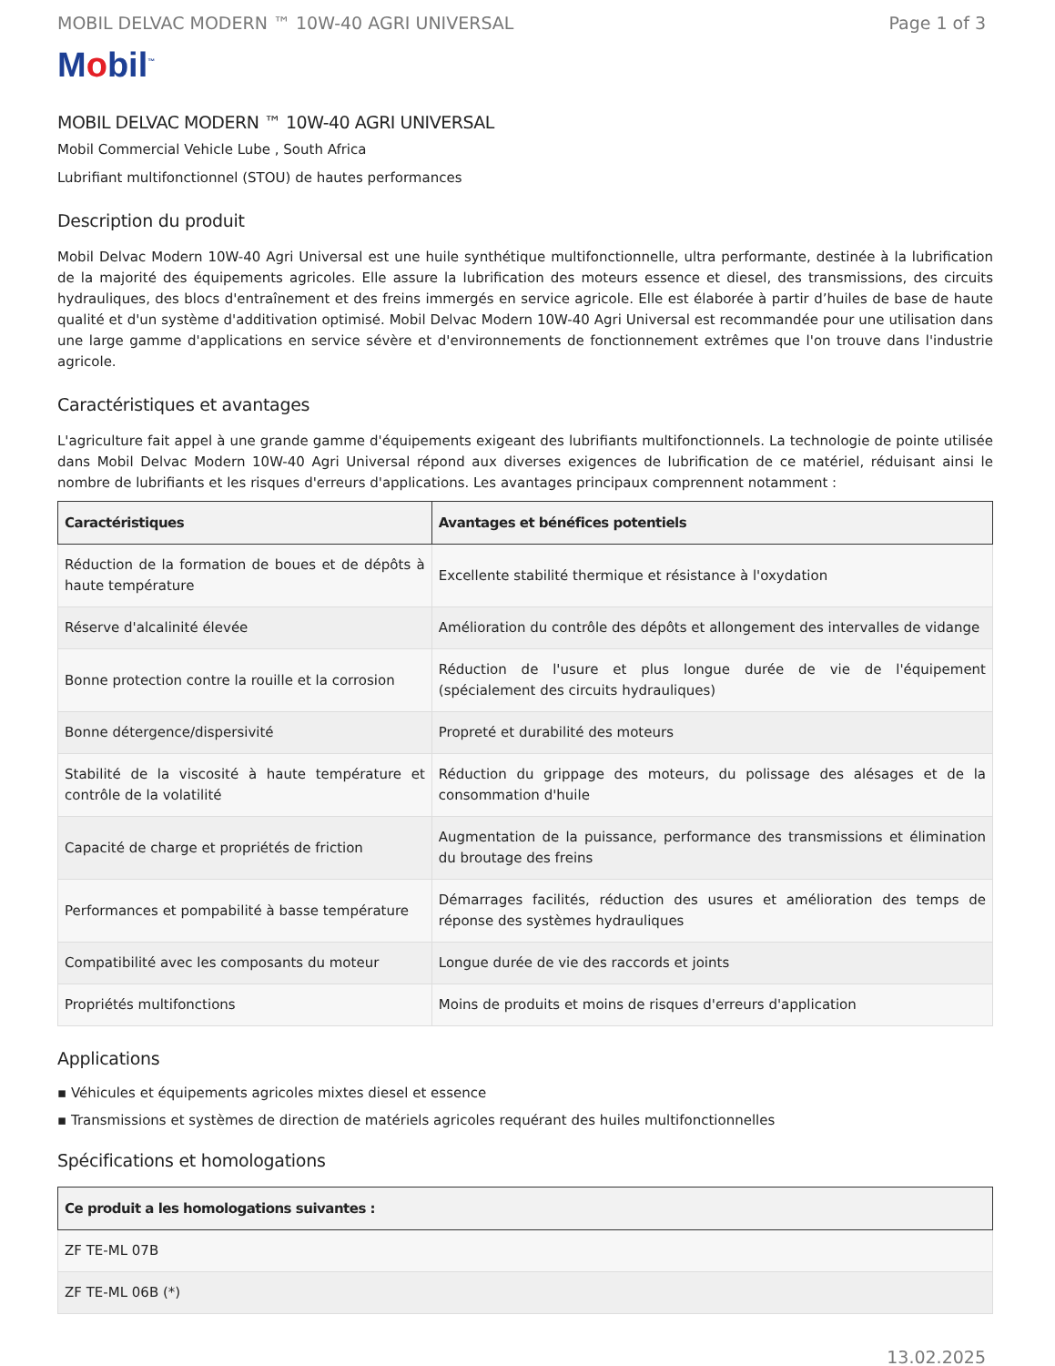MOBIL DELVAC MODERN ™ 10W-40 AGRI UNIVERSAL Page 1 of 3
Mobil<sup>™</sup>
MOBIL DELVAC MODERN ™ 10W-40 AGRI UNIVERSAL
Mobil Commercial Vehicle Lube , South Africa
Lubrifiant multifonctionnel (STOU) de hautes performances
Description du produit
Mobil Delvac Modern 10W-40 Agri Universal est une huile synthétique multifonctionnelle, ultra performante, destinée à la lubrification de la majorité des équipements agricoles. Elle assure la lubrification des moteurs essence et diesel, des transmissions, des circuits hydrauliques, des blocs d'entraînement et des freins immergés en service agricole. Elle est élaborée à partir d’huiles de base de haute qualité et d'un système d'additivation optimisé. Mobil Delvac Modern 10W-40 Agri Universal est recommandée pour une utilisation dans une large gamme d'applications en service sévère et d'environnements de fonctionnement extrêmes que l'on trouve dans l'industrie agricole.
Caractéristiques et avantages
L'agriculture fait appel à une grande gamme d'équipements exigeant des lubrifiants multifonctionnels. La technologie de pointe utilisée dans Mobil Delvac Modern 10W-40 Agri Universal répond aux diverses exigences de lubrification de ce matériel, réduisant ainsi le nombre de lubrifiants et les risques d'erreurs d'applications. Les avantages principaux comprennent notamment :
| Caractéristiques | Avantages et bénéfices potentiels |
| --- | --- |
| Réduction de la formation de boues et de dépôts à haute température | Excellente stabilité thermique et résistance à l'oxydation |
| Réserve d'alcalinité élevée | Amélioration du contrôle des dépôts et allongement des intervalles de vidange |
| Bonne protection contre la rouille et la corrosion | Réduction de l'usure et plus longue durée de vie de l'équipement (spécialement des circuits hydrauliques) |
| Bonne détergence/dispersivité | Propreté et durabilité des moteurs |
| Stabilité de la viscosité à haute température et contrôle de la volatilité | Réduction du grippage des moteurs, du polissage des alésages et de la consommation d'huile |
| Capacité de charge et propriétés de friction | Augmentation de la puissance, performance des transmissions et élimination du broutage des freins |
| Performances et pompabilité à basse température | Démarrages facilités, réduction des usures et amélioration des temps de réponse des systèmes hydrauliques |
| Compatibilité avec les composants du moteur | Longue durée de vie des raccords et joints |
| Propriétés multifonctions | Moins de produits et moins de risques d'erreurs d'application |
Applications
▪ Véhicules et équipements agricoles mixtes diesel et essence
▪ Transmissions et systèmes de direction de matériels agricoles requérant des huiles multifonctionnelles
Spécifications et homologations
| Ce produit a les homologations suivantes : |
| --- |
| ZF TE-ML 07B |
| ZF TE-ML 06B (*) |
13.02.2025